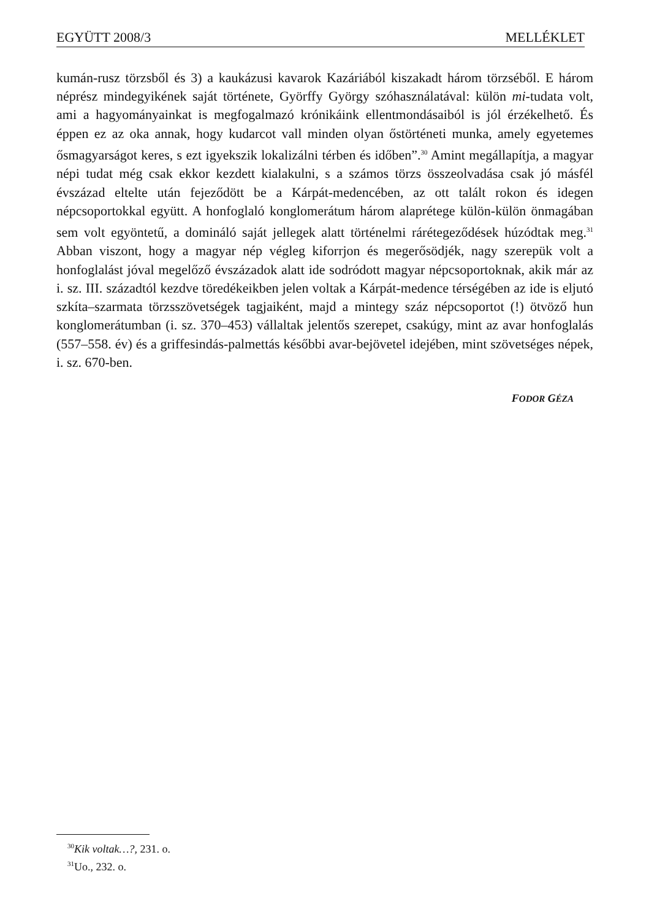EGYÜTT 2008/3 MELLÉKLET
kumán-rusz törzsből és 3) a kaukázusi kavarok Kazáriából kiszakadt három törzséből. E három néprész mindegyikének saját története, Györffy György szóhasználatával: külön mi-tudata volt, ami a hagyományainkat is megfogalmazó krónikáink ellentmondásaiból is jól érzékelhető. És éppen ez az oka annak, hogy kudarcot vall minden olyan őstörténeti munka, amely egyetemes ősmagyarságot keres, s ezt igyekszik lokalizálni térben és időben”.<sup>30</sup> Amint megállapítja, a magyar népi tudat még csak ekkor kezdett kialakulni, s a számos törzs összeolvadása csak jó másfél évszázad eltelte után fejeződött be a Kárpát-medencében, az ott talált rokon és idegen népcsoportokkal együtt. A honfoglaló konglomerátum három alaprétege külön-külön önmagában sem volt egyöntetű, a domináló saját jellegek alatt történelmi rárétegeződések húzódtak meg.<sup>31</sup> Abban viszont, hogy a magyar nép végleg kiforrjon és megerősödjék, nagy szerepük volt a honfoglalást jóval megelőző évszázadok alatt ide sodródott magyar népcsoportoknak, akik már az i. sz. III. századtól kezdve töredékeikben jelen voltak a Kárpát-medence térségében az ide is eljutó szkíta–szarmata törzsszövetségek tagjaiként, majd a mintegy száz népcsoportot (!) ötvöző hun konglomerátumban (i. sz. 370–453) vállaltak jelentős szerepet, csakúgy, mint az avar honfoglalás (557–558. év) és a griffesindás-palmettás későbbi avar-bejövetel idejében, mint szövetséges népek, i. sz. 670-ben.
FODOR GÉZA
<sup>30</sup> Kik voltak…?, 231. o.
<sup>31</sup> Uo., 232. o.